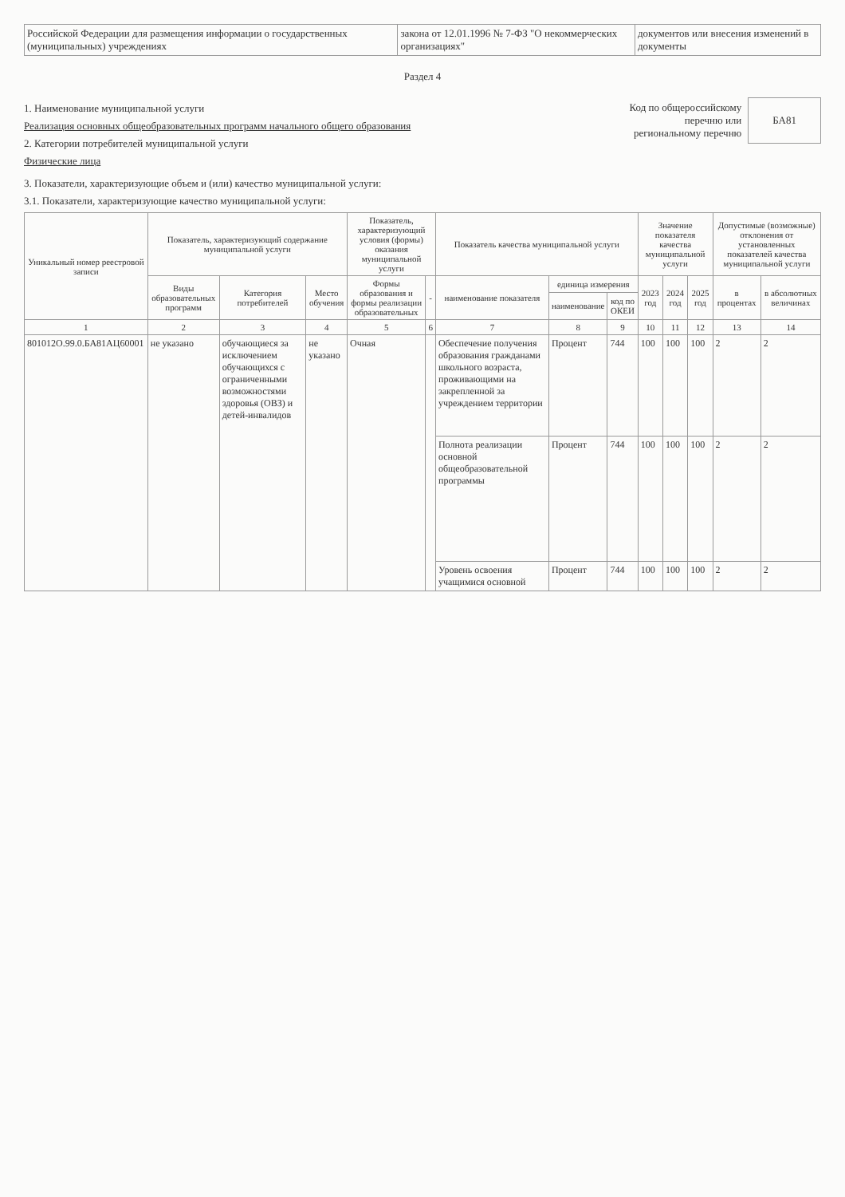| Российской Федерации для размещения информации о государственных (муниципальных) учреждениях | закона от 12.01.1996 № 7-ФЗ "О некоммерческих организациях" | документов или внесения изменений в документы |
Раздел 4
1. Наименование муниципальной услуги
Реализация основных общеобразовательных программ начального общего образования
2. Категории потребителей муниципальной услуги
Физические лица
Код по общероссийскому
перечню или
региональному перечню
БА81
3. Показатели, характеризующие объем и (или) качество муниципальной услуги:
3.1. Показатели, характеризующие качество муниципальной услуги:
| Уникальный номер реестровой записи | Показатель, характеризующий содержание муниципальной услуги | | | Показатель, характеризующий условия (формы) оказания муниципальной услуги | | Показатель качества муниципальной услуги | | | Значение показателя качества муниципальной услуги | | | Допустимые (возможные) отклонения от установленных показателей качества муниципальной услуги | |
| --- | --- | --- | --- | --- | --- | --- | --- | --- | --- | --- | --- | --- | --- |
| | Виды образовательных программ | Категория потребителей | Место обучения | Формы образования и формы реализации образовательных | - | наименование показателя | единица измерения | | 2023 год | 2024 год | 2025 год | в процентах | в абсолютных величинах |
| | | | | | | | наименование | код по ОКЕИ | | | | | |
| 1 | 2 | 3 | 4 | 5 | 6 | 7 | 8 | 9 | 10 | 11 | 12 | 13 | 14 |
| 801012О.99.0.БА81АЦ60001 | не указано | обучающиеся за исключением обучающихся с ограниченными возможностями здоровья (ОВЗ) и детей-инвалидов | не указано | Очная | | Обеспечение получения образования гражданами школьного возраста, проживающими на закрепленной за учреждением территории | Процент | 744 | 100 | 100 | 100 | 2 | 2 |
| | | | | | | Полнота реализации основной общеобразовательной программы | Процент | 744 | 100 | 100 | 100 | 2 | 2 |
| | | | | | | Уровень освоения учащимися основной | Процент | 744 | 100 | 100 | 100 | 2 | 2 |